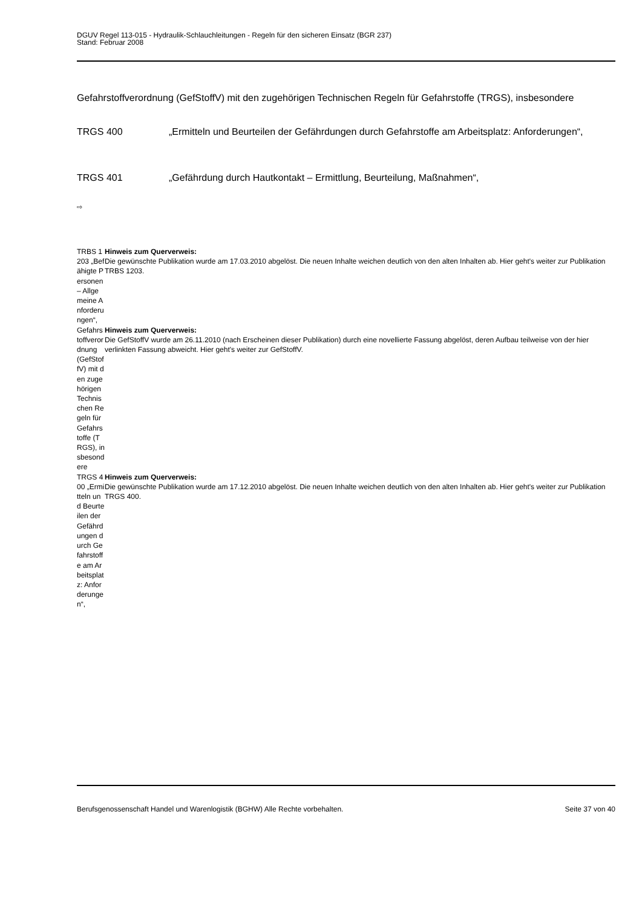DGUV Regel 113-015 - Hydraulik-Schlauchleitungen - Regeln für den sicheren Einsatz (BGR 237)
Stand: Februar 2008
Gefahrstoffverordnung (GefStoffV) mit den zugehörigen Technischen Regeln für Gefahrstoffe (TRGS), insbesondere
TRGS 400 „Ermitteln und Beurteilen der Gefährdungen durch Gefahrstoffe am Arbeitsplatz: Anforderungen“,
TRGS 401 „Gefährdung durch Hautkontakt – Ermittlung, Beurteilung, Maßnahmen“,
⇨
| TRBS 1203 „Befähigte Personen – Allgemeine Anforderungen“, | Hinweis zum Querverweis: Die gewünschte Publikation wurde am 17.03.2010 abgelöst. Die neuen Inhalte weichen deutlich von den alten Inhalten ab. Hier geht's weiter zur Publikation TRBS 1203. |
| Gefahrstoffverordnung (GefStoffV) mit den zugehörigen Technischen Regeln für Gefahrstoffe (TRGS), insbesondere | Hinweis zum Querverweis: Die GefStoffV wurde am 26.11.2010 (nach Erscheinen dieser Publikation) durch eine novellierte Fassung abgelöst, deren Aufbau teilweise von der hier verlinkten Fassung abweicht. Hier geht's weiter zur GefStoffV. |
| TRGS 400 „Ermitteln und Beurteilen der Gefährdungen durch Gefahrstoffe am Arbeitsplatz: Anforderungen“, | Hinweis zum Querverweis: Die gewünschte Publikation wurde am 17.12.2010 abgelöst. Die neuen Inhalte weichen deutlich von den alten Inhalten ab. Hier geht's weiter zur Publikation TRGS 400. |
Berufsgenossenschaft Handel und Warenlogistik (BGHW) Alle Rechte vorbehalten. Seite 37 von 40